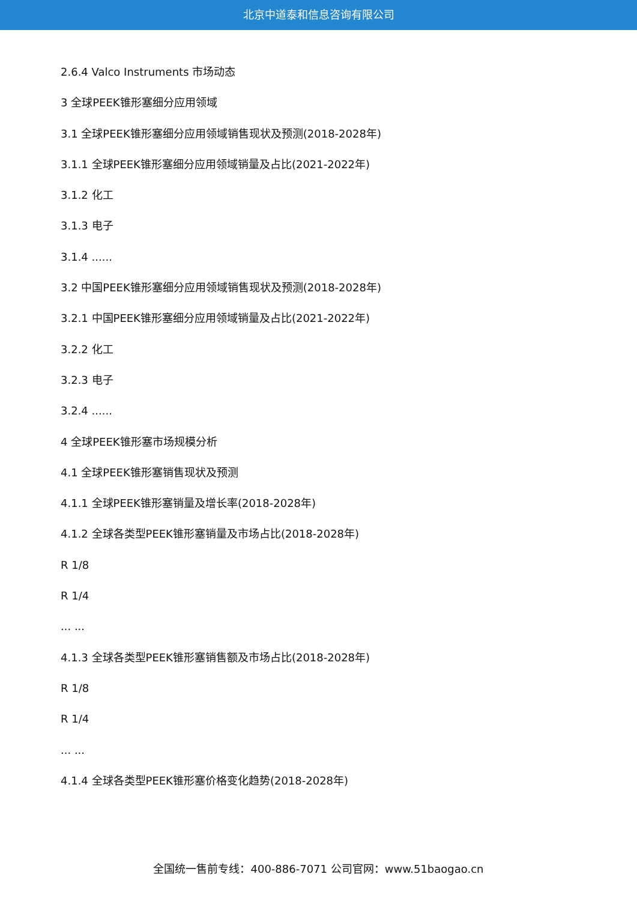北京中道泰和信息咨询有限公司
2.6.4 Valco Instruments 市场动态
3 全球PEEK锥形塞细分应用领域
3.1 全球PEEK锥形塞细分应用领域销售现状及预测(2018-2028年)
3.1.1 全球PEEK锥形塞细分应用领域销量及占比(2021-2022年)
3.1.2 化工
3.1.3 电子
3.1.4 ......
3.2 中国PEEK锥形塞细分应用领域销售现状及预测(2018-2028年)
3.2.1 中国PEEK锥形塞细分应用领域销量及占比(2021-2022年)
3.2.2 化工
3.2.3 电子
3.2.4 ......
4 全球PEEK锥形塞市场规模分析
4.1 全球PEEK锥形塞销售现状及预测
4.1.1 全球PEEK锥形塞销量及增长率(2018-2028年)
4.1.2 全球各类型PEEK锥形塞销量及市场占比(2018-2028年)
R 1/8
R 1/4
... ...
4.1.3 全球各类型PEEK锥形塞销售额及市场占比(2018-2028年)
R 1/8
R 1/4
... ...
4.1.4 全球各类型PEEK锥形塞价格变化趋势(2018-2028年)
全国统一售前专线：400-886-7071 公司官网：www.51baogao.cn